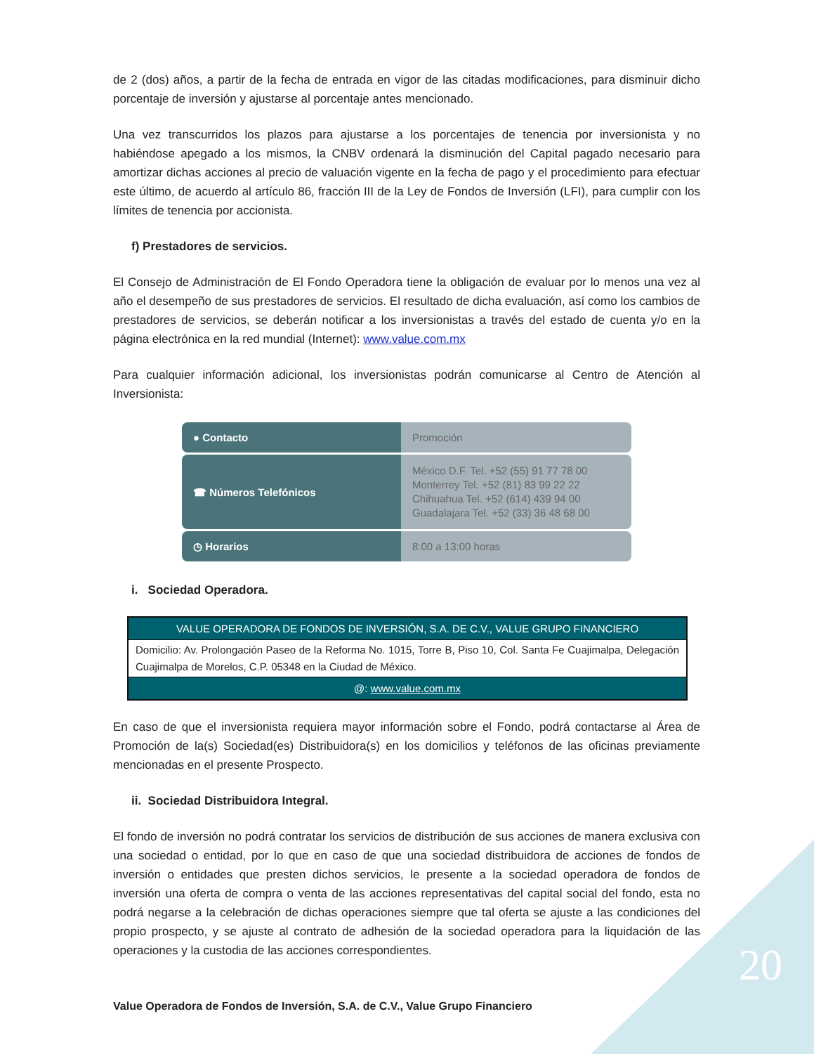de 2 (dos) años, a partir de la fecha de entrada en vigor de las citadas modificaciones, para disminuir dicho porcentaje de inversión y ajustarse al porcentaje antes mencionado.
Una vez transcurridos los plazos para ajustarse a los porcentajes de tenencia por inversionista y no habiéndose apegado a los mismos, la CNBV ordenará la disminución del Capital pagado necesario para amortizar dichas acciones al precio de valuación vigente en la fecha de pago y el procedimiento para efectuar este último, de acuerdo al artículo 86, fracción III de la Ley de Fondos de Inversión (LFI), para cumplir con los límites de tenencia por accionista.
f) Prestadores de servicios.
El Consejo de Administración de El Fondo Operadora tiene la obligación de evaluar por lo menos una vez al año el desempeño de sus prestadores de servicios. El resultado de dicha evaluación, así como los cambios de prestadores de servicios, se deberán notificar a los inversionistas a través del estado de cuenta y/o en la página electrónica en la red mundial (Internet): www.value.com.mx
Para cualquier información adicional, los inversionistas podrán comunicarse al Centro de Atención al Inversionista:
| ● Contacto | Promoción |
| ☎ Números Telefónicos | México D.F. Tel. +52 (55) 91 77 78 00 Monterrey Tel. +52 (81) 83 99 22 22 Chihuahua Tel. +52 (614) 439 94 00 Guadalajara Tel. +52 (33) 36 48 68 00 |
| ◷ Horarios | 8:00 a 13:00 horas |
i. Sociedad Operadora.
| VALUE OPERADORA DE FONDOS DE INVERSIÓN, S.A. DE C.V., VALUE GRUPO FINANCIERO |
| Domicilio: Av. Prolongación Paseo de la Reforma No. 1015, Torre B, Piso 10, Col. Santa Fe Cuajimalpa, Delegación Cuajimalpa de Morelos, C.P. 05348 en la Ciudad de México. |
| @: www.value.com.mx |
En caso de que el inversionista requiera mayor información sobre el Fondo, podrá contactarse al Área de Promoción de la(s) Sociedad(es) Distribuidora(s) en los domicilios y teléfonos de las oficinas previamente mencionadas en el presente Prospecto.
ii. Sociedad Distribuidora Integral.
El fondo de inversión no podrá contratar los servicios de distribución de sus acciones de manera exclusiva con una sociedad o entidad, por lo que en caso de que una sociedad distribuidora de acciones de fondos de inversión o entidades que presten dichos servicios, le presente a la sociedad operadora de fondos de inversión una oferta de compra o venta de las acciones representativas del capital social del fondo, esta no podrá negarse a la celebración de dichas operaciones siempre que tal oferta se ajuste a las condiciones del propio prospecto, y se ajuste al contrato de adhesión de la sociedad operadora para la liquidación de las operaciones y la custodia de las acciones correspondientes.
20
Value Operadora de Fondos de Inversión, S.A. de C.V., Value Grupo Financiero